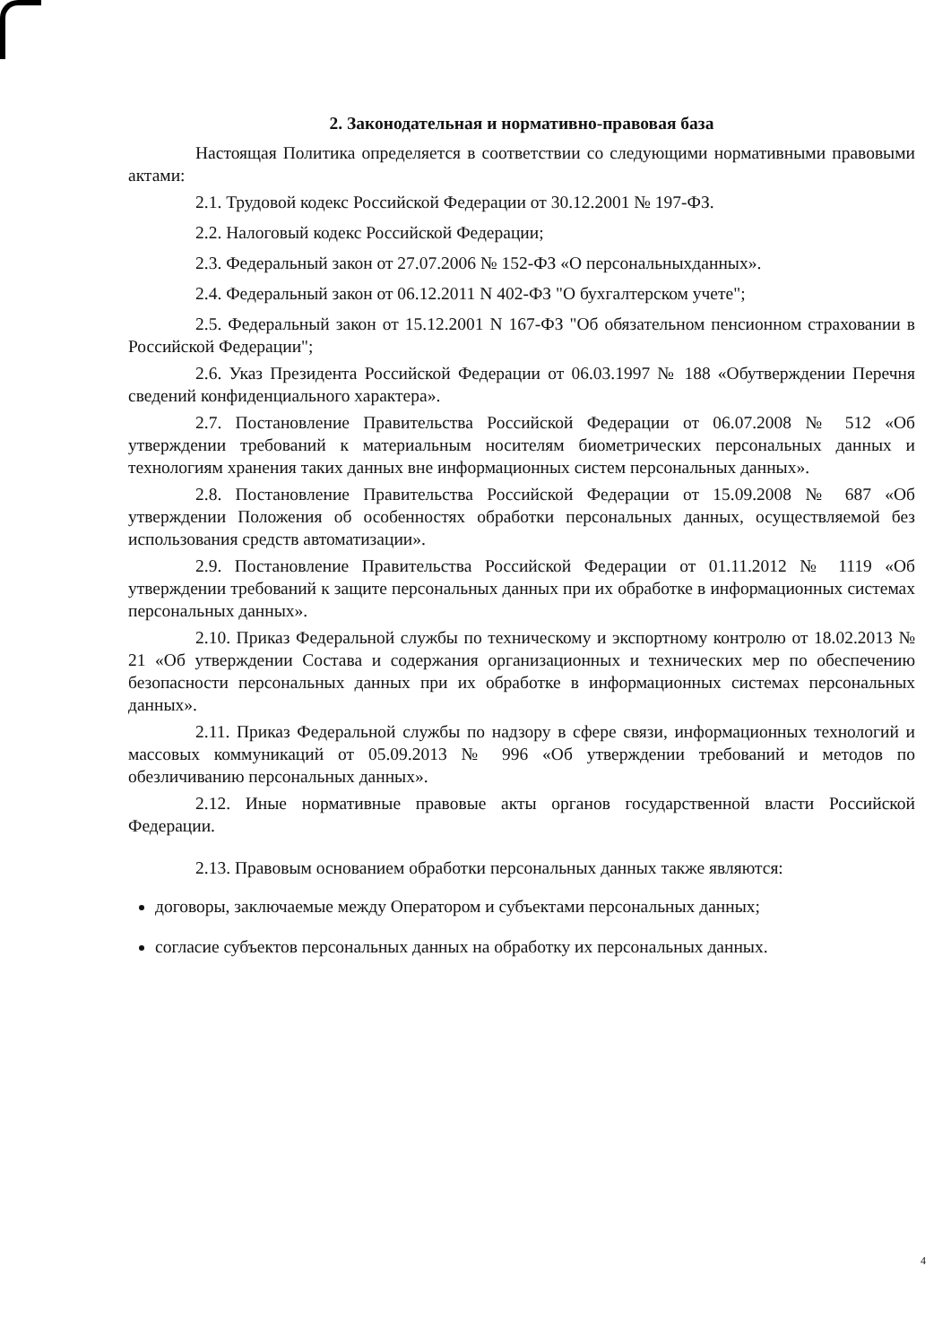2. Законодательная и нормативно-правовая база
Настоящая Политика определяется в соответствии со следующими нормативными правовыми актами:
2.1. Трудовой кодекс Российской Федерации от 30.12.2001 № 197-ФЗ.
2.2. Налоговый кодекс Российской Федерации;
2.3. Федеральный закон от 27.07.2006 № 152-ФЗ «О персональныхданных».
2.4. Федеральный закон от 06.12.2011 N 402-ФЗ "О бухгалтерском учете";
2.5. Федеральный закон от 15.12.2001 N 167-ФЗ "Об обязательном пенсионном страховании в Российской Федерации";
2.6. Указ Президента Российской Федерации от 06.03.1997 № 188 «Обутверждении Перечня сведений конфиденциального характера».
2.7. Постановление Правительства Российской Федерации от 06.07.2008 № 512 «Об утверждении требований к материальным носителям биометрических персональных данных и технологиям хранения таких данных вне информационных систем персональных данных».
2.8. Постановление Правительства Российской Федерации от 15.09.2008 № 687 «Об утверждении Положения об особенностях обработки персональных данных, осуществляемой без использования средств автоматизации».
2.9. Постановление Правительства Российской Федерации от 01.11.2012 № 1119 «Об утверждении требований к защите персональных данных при их обработке в информационных системах персональных данных».
2.10. Приказ Федеральной службы по техническому и экспортному контролю от 18.02.2013 № 21 «Об утверждении Состава и содержания организационных и технических мер по обеспечению безопасности персональных данных при их обработке в информационных системах персональных данных».
2.11. Приказ Федеральной службы по надзору в сфере связи, информационных технологий и массовых коммуникаций от 05.09.2013 № 996 «Об утверждении требований и методов по обезличиванию персональных данных».
2.12. Иные нормативные правовые акты органов государственной власти Российской Федерации.
2.13. Правовым основанием обработки персональных данных также являются:
договоры, заключаемые между Оператором и субъектами персональных данных;
согласие субъектов персональных данных на обработку их персональных данных.
4